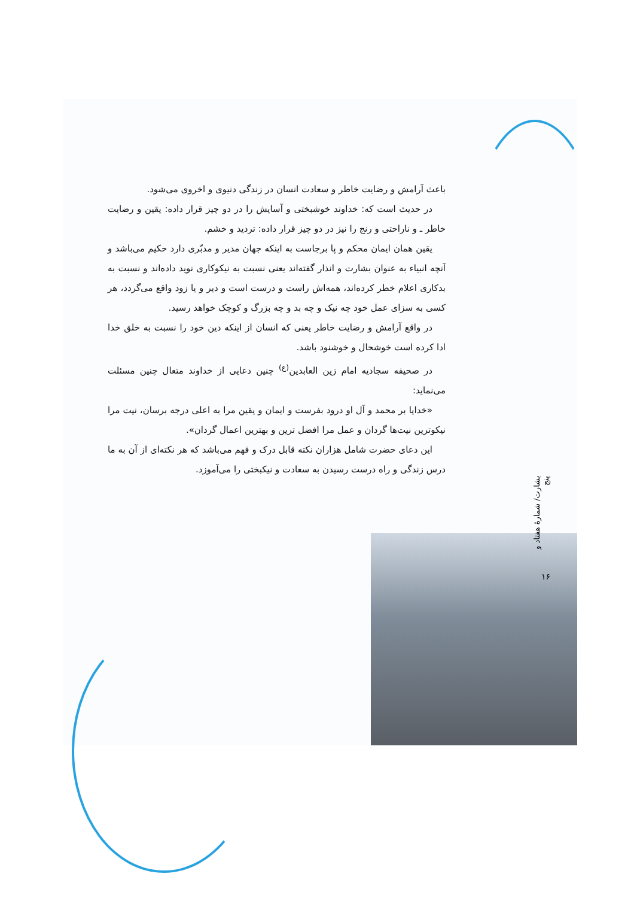باعث آرامش و رضایت خاطر و سعادت انسان در زندگی دنیوی و اخروی می‌شود.
در حدیث است که: خداوند خوشبختی و آسایش را در دو چیز قرار داده: یقین و رضایت خاطر ـ و ناراحتی و رنج را نیز در دو چیز قرار داده: تردید و خشم.
یقین همان ایمان محکم و پا برجاست به اینکه جهان مدیر و مدبّری دارد حکیم می‌باشد و آنچه انبیاء به عنوان بشارت و انذار گفته‌اند یعنی نسبت به نیکوکاری نوید داده‌اند و نسبت به بدکاری اعلام خطر کرده‌اند، همه‌اش راست و درست است و دیر و یا زود واقع می‌گردد، هر کسی به سزای عمل خود چه نیک و چه بد و چه بزرگ و کوچک خواهد رسید.
در واقع آرامش و رضایت خاطر یعنی که انسان از اینکه دین خود را نسبت به خلق خدا ادا کرده است خوشحال و خوشنود باشد.
در صحیفه سجادیه امام زین العابدین<sup>(ع)</sup> چنین دعایی از خداوند متعال چنین مسئلت می‌نماید:
«خدایا بر محمد و آل او درود بفرست و ایمان و یقین مرا به اعلی درجه برسان، نیت مرا نیکوترین نیت‌ها گردان و عمل مرا افضل ترین و بهترین اعمال گردان».
این دعای حضرت شامل هزاران نکته قابل درک و فهم می‌باشد که هر نکته‌ای از آن به ما درس زندگی و راه درست رسیدن به سعادت و نیکبختی را می‌آموزد.
بشارت/ شمارهٔ هفتاد و پنج
۱۶